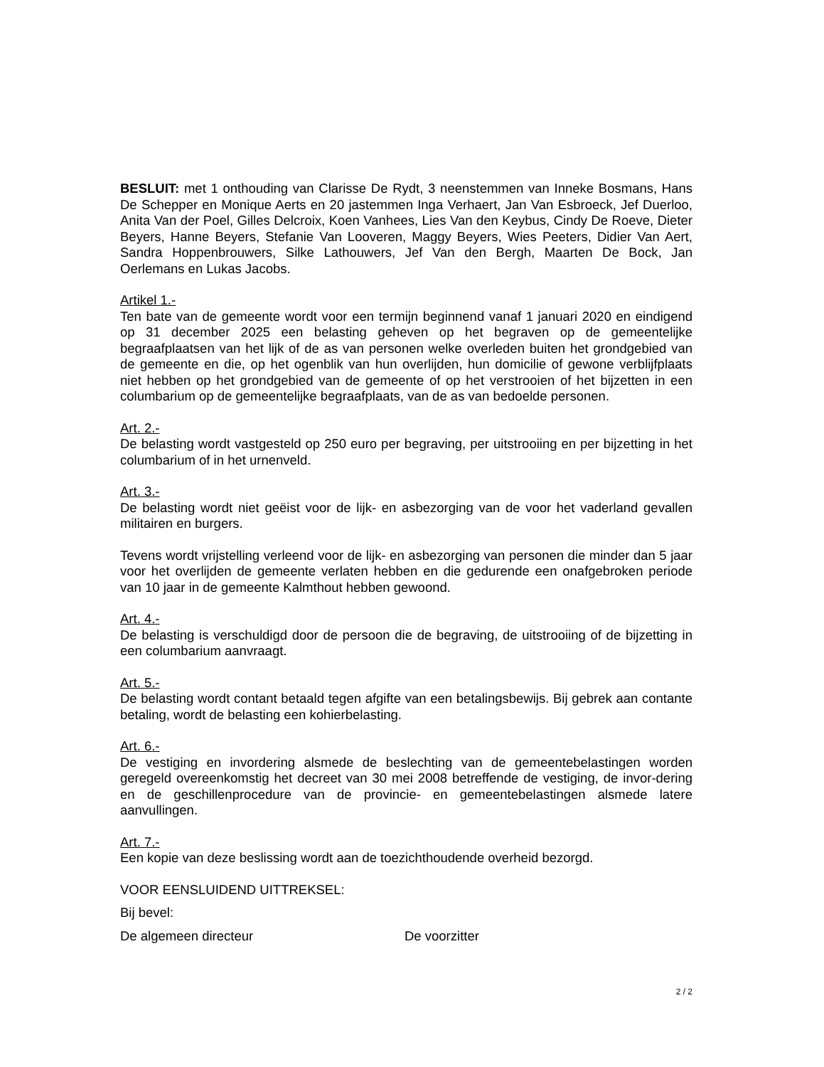BESLUIT: met 1 onthouding van Clarisse De Rydt, 3 neenstemmen van Inneke Bosmans, Hans De Schepper en Monique Aerts en 20 jastemmen Inga Verhaert, Jan Van Esbroeck, Jef Duerloo, Anita Van der Poel, Gilles Delcroix, Koen Vanhees, Lies Van den Keybus, Cindy De Roeve, Dieter Beyers, Hanne Beyers, Stefanie Van Looveren, Maggy Beyers, Wies Peeters, Didier Van Aert, Sandra Hoppenbrouwers, Silke Lathouwers, Jef Van den Bergh, Maarten De Bock, Jan Oerlemans en Lukas Jacobs.
Artikel 1.-
Ten bate van de gemeente wordt voor een termijn beginnend vanaf 1 januari 2020 en eindigend op 31 december 2025 een belasting geheven op het begraven op de gemeentelijke begraafplaatsen van het lijk of de as van personen welke overleden buiten het grondgebied van de gemeente en die, op het ogenblik van hun overlijden, hun domicilie of gewone verblijfplaats niet hebben op het grondgebied van de gemeente of op het verstrooien of het bijzetten in een columbarium op de gemeentelijke begraafplaats, van de as van bedoelde personen.
Art. 2.-
De belasting wordt vastgesteld op 250 euro per begraving, per uitstrooiing en per bijzetting in het columbarium of in het urnenveld.
Art. 3.-
De belasting wordt niet geëist voor de lijk- en asbezorging van de voor het vaderland gevallen militairen en burgers.
Tevens wordt vrijstelling verleend voor de lijk- en asbezorging van personen die minder dan 5 jaar voor het overlijden de gemeente verlaten hebben en die gedurende een onafgebroken periode van 10 jaar in de gemeente Kalmthout hebben gewoond.
Art. 4.-
De belasting is verschuldigd door de persoon die de begraving, de uitstrooiing of de bijzetting in een columbarium aanvraagt.
Art. 5.-
De belasting wordt contant betaald tegen afgifte van een betalingsbewijs. Bij gebrek aan contante betaling, wordt de belasting een kohierbelasting.
Art. 6.-
De vestiging en invordering alsmede de beslechting van de gemeentebelastingen worden geregeld overeenkomstig het decreet van 30 mei 2008 betreffende de vestiging, de invor-dering en de geschillenprocedure van de provincie- en gemeentebelastingen alsmede latere aanvullingen.
Art. 7.-
Een kopie van deze beslissing wordt aan de toezichthoudende overheid bezorgd.
VOOR EENSLUIDEND UITTREKSEL:
Bij bevel:
De algemeen directeur De voorzitter
2 / 2